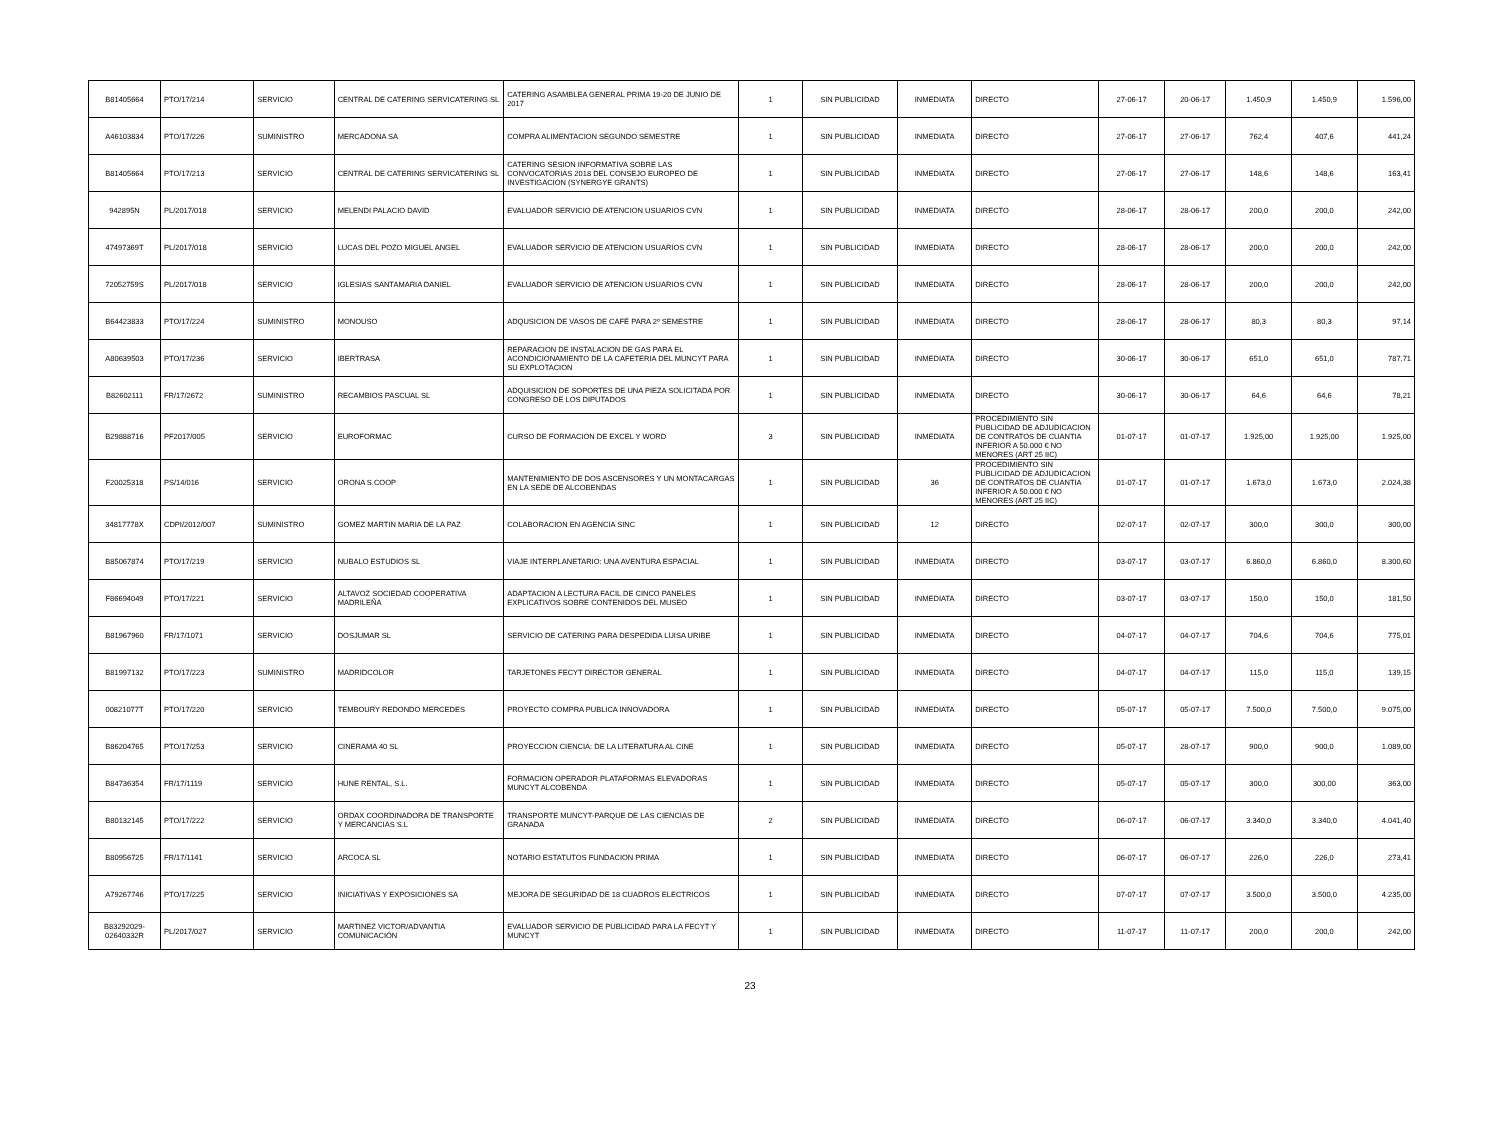| B81405664 | PTO/17/214 | SERVICIO | CENTRAL DE CATERING SERVICATERING SL | CATERING ASAMBLEA GENERAL PRIMA 19-20 DE JUNIO DE 2017 | 1 | SIN PUBLICIDAD | INMEDIATA | DIRECTO | 27-06-17 | 20-06-17 | 1.450,9 | 1.450,9 | 1.596,00 |
| A46103834 | PTO/17/226 | SUMINISTRO | MERCADONA SA | COMPRA ALIMENTACION SEGUNDO SEMESTRE | 1 | SIN PUBLICIDAD | INMEDIATA | DIRECTO | 27-06-17 | 27-06-17 | 762,4 | 407,6 | 441,24 |
| B81405664 | PTO/17/213 | SERVICIO | CENTRAL DE CATERING SERVICATERING SL | CATERING SESION INFORMATIVA SOBRE LAS CONVOCATORIAS 2018 DEL CONSEJO EUROPEO DE INVESTIGACION (SYNERGYE GRANTS) | 1 | SIN PUBLICIDAD | INMEDIATA | DIRECTO | 27-06-17 | 27-06-17 | 148,6 | 148,6 | 163,41 |
| 942895N | PL/2017/018 | SERVICIO | MELENDI PALACIO DAVID | EVALUADOR SERVICIO DE ATENCION USUARIOS CVN | 1 | SIN PUBLICIDAD | INMEDIATA | DIRECTO | 28-06-17 | 28-06-17 | 200,0 | 200,0 | 242,00 |
| 47497369T | PL/2017/018 | SERVICIO | LUCAS DEL POZO MIGUEL ANGEL | EVALUADOR SERVICIO DE ATENCION USUARIOS CVN | 1 | SIN PUBLICIDAD | INMEDIATA | DIRECTO | 28-06-17 | 28-06-17 | 200,0 | 200,0 | 242,00 |
| 72052759S | PL/2017/018 | SERVICIO | IGLESIAS SANTAMARIA DANIEL | EVALUADOR SERVICIO DE ATENCION USUARIOS CVN | 1 | SIN PUBLICIDAD | INMEDIATA | DIRECTO | 28-06-17 | 28-06-17 | 200,0 | 200,0 | 242,00 |
| B64423833 | PTO/17/224 | SUMINISTRO | MONOUSO | ADQUSICION DE VASOS DE CAFÉ PARA 2º SEMESTRE | 1 | SIN PUBLICIDAD | INMEDIATA | DIRECTO | 28-06-17 | 28-06-17 | 80,3 | 80,3 | 97,14 |
| A80639503 | PTO/17/236 | SERVICIO | IBERTRASA | REPARACION DE INSTALACION DE GAS PARA EL ACONDICIONAMIENTO DE LA CAFETERIA DEL MUNCYT PARA SU EXPLOTACION | 1 | SIN PUBLICIDAD | INMEDIATA | DIRECTO | 30-06-17 | 30-06-17 | 651,0 | 651,0 | 787,71 |
| B82602111 | FR/17/2672 | SUMINISTRO | RECAMBIOS PASCUAL SL | ADQUISICION DE SOPORTES DE UNA PIEZA SOLICITADA POR CONGRESO DE LOS DIPUTADOS | 1 | SIN PUBLICIDAD | INMEDIATA | DIRECTO | 30-06-17 | 30-06-17 | 64,6 | 64,6 | 78,21 |
| B29888716 | PF2017/005 | SERVICIO | EUROFORMAC | CURSO DE FORMACION DE EXCEL Y WORD | 3 | SIN PUBLICIDAD | INMEDIATA | PROCEDIMIENTO SIN PUBLICIDAD DE ADJUDICACION DE CONTRATOS DE CUANTIA INFERIOR A 50.000 € NO MENORES (ART 25 IIC) | 01-07-17 | 01-07-17 | 1.925,00 | 1.925,00 | 1.925,00 |
| F20025318 | PS/14/016 | SERVICIO | ORONA S.COOP | MANTENIMIENTO DE DOS ASCENSORES Y UN MONTACARGAS EN LA SEDE DE ALCOBENDAS | 1 | SIN PUBLICIDAD | 36 | PROCEDIMIENTO SIN PUBLICIDAD DE ADJUDICACION DE CONTRATOS DE CUANTIA INFERIOR A 50.000 € NO MENORES (ART 25 IIC) | 01-07-17 | 01-07-17 | 1.673,0 | 1.673,0 | 2.024,38 |
| 34817778X | CDPI/2012/007 | SUMINISTRO | GOMEZ MARTIN MARIA DE LA PAZ | COLABORACION EN AGENCIA SINC | 1 | SIN PUBLICIDAD | 12 | DIRECTO | 02-07-17 | 02-07-17 | 300,0 | 300,0 | 300,00 |
| B85067874 | PTO/17/219 | SERVICIO | NUBALO ESTUDIOS SL | VIAJE INTERPLANETARIO: UNA AVENTURA ESPACIAL | 1 | SIN PUBLICIDAD | INMEDIATA | DIRECTO | 03-07-17 | 03-07-17 | 6.860,0 | 6.860,0 | 8.300,60 |
| F86694049 | PTO/17/221 | SERVICIO | ALTAVOZ SOCIEDAD COOPERATIVA MADRILEÑA | ADAPTACION A LECTURA FACIL DE CINCO PANELES EXPLICATIVOS SOBRE CONTENIDOS DEL MUSEO | 1 | SIN PUBLICIDAD | INMEDIATA | DIRECTO | 03-07-17 | 03-07-17 | 150,0 | 150,0 | 181,50 |
| B81967960 | FR/17/1071 | SERVICIO | DOSJUMAR SL | SERVICIO DE CATERING PARA DESPEDIDA LUISA URIBE | 1 | SIN PUBLICIDAD | INMEDIATA | DIRECTO | 04-07-17 | 04-07-17 | 704,6 | 704,6 | 775,01 |
| B81997132 | PTO/17/223 | SUMINISTRO | MADRIDCOLOR | TARJETONES FECYT DIRECTOR GENERAL | 1 | SIN PUBLICIDAD | INMEDIATA | DIRECTO | 04-07-17 | 04-07-17 | 115,0 | 115,0 | 139,15 |
| 00821077T | PTO/17/220 | SERVICIO | TEMBOURY REDONDO MERCEDES | PROYECTO COMPRA PUBLICA INNOVADORA | 1 | SIN PUBLICIDAD | INMEDIATA | DIRECTO | 05-07-17 | 05-07-17 | 7.500,0 | 7.500,0 | 9.075,00 |
| B86204765 | PTO/17/253 | SERVICIO | CINERAMA 40 SL | PROYECCION CIENCIA: DE LA LITERATURA AL CINE | 1 | SIN PUBLICIDAD | INMEDIATA | DIRECTO | 05-07-17 | 28-07-17 | 900,0 | 900,0 | 1.089,00 |
| B84736354 | FR/17/1119 | SERVICIO | HUNE RENTAL, S.L. | FORMACION OPERADOR PLATAFORMAS ELEVADORAS MUNCYT ALCOBENDA | 1 | SIN PUBLICIDAD | INMEDIATA | DIRECTO | 05-07-17 | 05-07-17 | 300,0 | 300,00 | 363,00 |
| B80132145 | PTO/17/222 | SERVICIO | ORDAX COORDINADORA DE TRANSPORTE Y MERCANCIAS S.L | TRANSPORTE MUNCYT-PARQUE DE LAS CIENCIAS DE GRANADA | 2 | SIN PUBLICIDAD | INMEDIATA | DIRECTO | 06-07-17 | 06-07-17 | 3.340,0 | 3.340,0 | 4.041,40 |
| B80956725 | FR/17/1141 | SERVICIO | ARCOCA SL | NOTARIO ESTATUTOS FUNDACION PRIMA | 1 | SIN PUBLICIDAD | INMEDIATA | DIRECTO | 06-07-17 | 06-07-17 | 226,0 | 226,0 | 273,41 |
| A79267746 | PTO/17/225 | SERVICIO | INICIATIVAS Y EXPOSICIONES SA | MEJORA DE SEGURIDAD DE 18 CUADROS ELECTRICOS | 1 | SIN PUBLICIDAD | INMEDIATA | DIRECTO | 07-07-17 | 07-07-17 | 3.500,0 | 3.500,0 | 4.235,00 |
| B83292029-02640332R | PL/2017/027 | SERVICIO | MARTINEZ VICTOR/ADVANTIA COMUNICACIÓN | EVALUADOR SERVICIO DE PUBLICIDAD PARA LA FECYT Y MUNCYT | 1 | SIN PUBLICIDAD | INMEDIATA | DIRECTO | 11-07-17 | 11-07-17 | 200,0 | 200,0 | 242,00 |
23